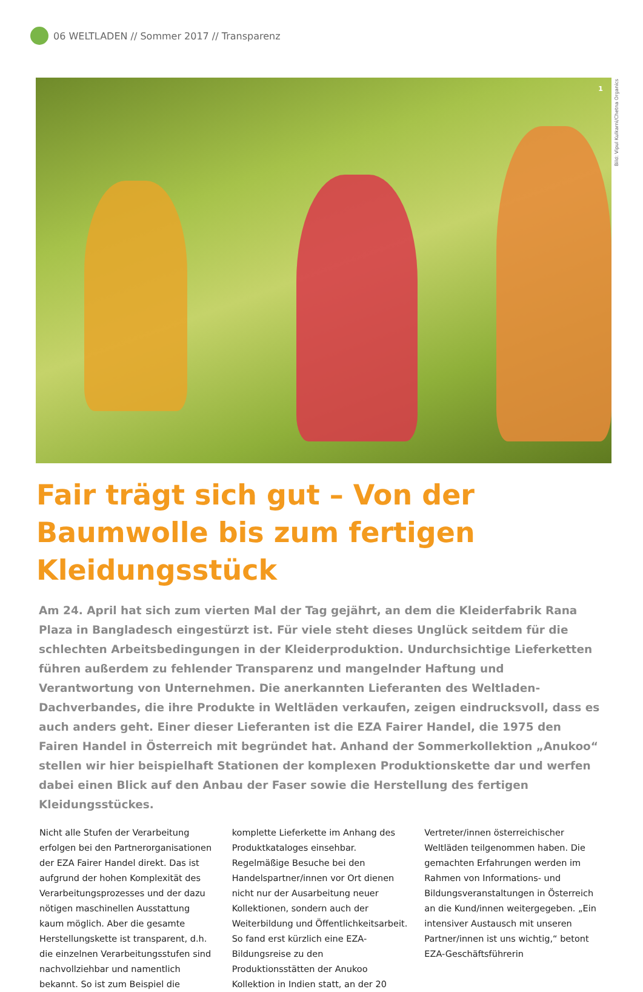06 WELTLADEN // Sommer 2017 // Transparenz
1
Bild: Vipul Kulkarni/Chetna Organics
Fair trägt sich gut – Von der Baumwolle bis zum fertigen Kleidungsstück
Am 24. April hat sich zum vierten Mal der Tag gejährt, an dem die Kleiderfabrik Rana Plaza in Bangladesch eingestürzt ist. Für viele steht dieses Unglück seitdem für die schlechten Arbeitsbedingungen in der Kleiderproduktion. Undurchsichtige Lieferketten führen außerdem zu fehlender Transparenz und mangelnder Haftung und Verantwortung von Unternehmen. Die anerkannten Lieferanten des Weltladen-Dachverbandes, die ihre Produkte in Weltläden verkaufen, zeigen eindrucksvoll, dass es auch anders geht. Einer dieser Lieferanten ist die EZA Fairer Handel, die 1975 den Fairen Handel in Österreich mit begründet hat. Anhand der Sommerkollektion „Anukoo“ stellen wir hier beispielhaft Stationen der komplexen Produktionskette dar und werfen dabei einen Blick auf den Anbau der Faser sowie die Herstellung des fertigen Kleidungsstückes.
Nicht alle Stufen der Verarbeitung erfolgen bei den Partnerorganisationen der EZA Fairer Handel direkt. Das ist aufgrund der hohen Komplexität des Verarbeitungsprozesses und der dazu nötigen maschinellen Ausstattung kaum möglich. Aber die gesamte Herstellungskette ist transparent, d.h. die einzelnen Verarbeitungsstufen sind nachvollziehbar und namentlich bekannt. So ist zum Beispiel die komplette Lieferkette im Anhang des Produktkataloges einsehbar. Regelmäßige Besuche bei den Handelspartner/innen vor Ort dienen nicht nur der Ausarbeitung neuer Kollektionen, sondern auch der Weiterbildung und Öffentlichkeitsarbeit. So fand erst kürzlich eine EZA-Bildungsreise zu den Produktionsstätten der Anukoo Kollektion in Indien statt, an der 20 Vertreter/innen österreichischer Weltläden teilgenommen haben. Die gemachten Erfahrungen werden im Rahmen von Informations- und Bildungsveranstaltungen in Österreich an die Kund/innen weitergegeben. „Ein intensiver Austausch mit unseren Partner/innen ist uns wichtig,“ betont EZA-Geschäftsführerin